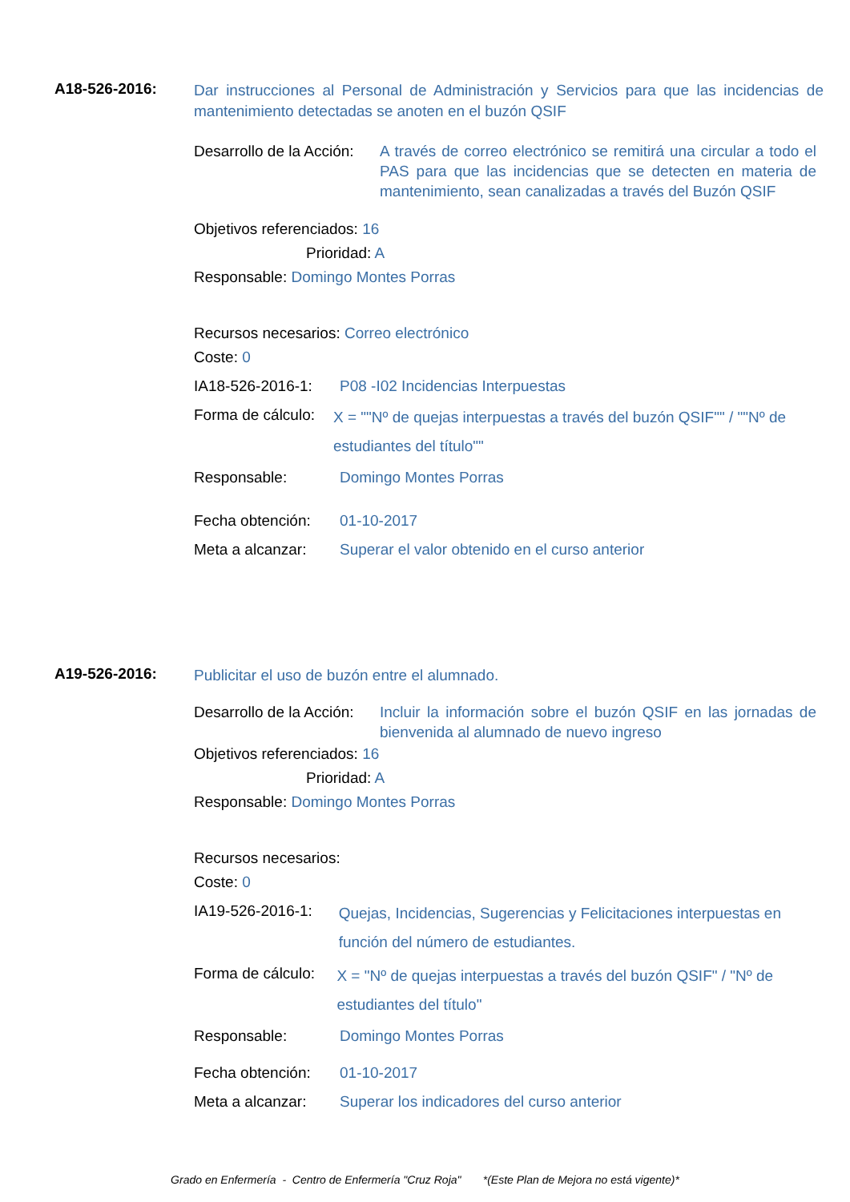A18-526-2016:
Dar instrucciones al Personal de Administración y Servicios para que las incidencias de mantenimiento detectadas se anoten en el buzón QSIF
Desarrollo de la Acción:
A través de correo electrónico se remitirá una circular a todo el PAS para que las incidencias que se detecten en materia de mantenimiento, sean canalizadas a través del Buzón QSIF
Objetivos referenciados: 16
Prioridad: A
Responsable: Domingo Montes Porras
Recursos necesarios: Correo electrónico
Coste: 0
IA18-526-2016-1:
P08 -I02 Incidencias Interpuestas
Forma de cálculo:
X = ""Nº de quejas interpuestas a través del buzón QSIF"" / ""Nº de estudiantes del título""
Responsable: Domingo Montes Porras
Fecha obtención:
01-10-2017
Meta a alcanzar:
Superar el valor obtenido en el curso anterior
A19-526-2016:
Publicitar el uso de buzón entre el alumnado.
Desarrollo de la Acción:
Incluir la información sobre el buzón QSIF en las jornadas de bienvenida al alumnado de nuevo ingreso
Objetivos referenciados: 16
Prioridad: A
Responsable: Domingo Montes Porras
Recursos necesarios:
Coste: 0
IA19-526-2016-1:
Quejas, Incidencias, Sugerencias y Felicitaciones interpuestas en función del número de estudiantes.
Forma de cálculo:
X = "Nº de quejas interpuestas a través del buzón QSIF" / "Nº de estudiantes del título"
Responsable: Domingo Montes Porras
Fecha obtención:
01-10-2017
Meta a alcanzar:
Superar los indicadores del curso anterior
Grado en Enfermería - Centro de Enfermería "Cruz Roja" *(Este Plan de Mejora no está vigente)*